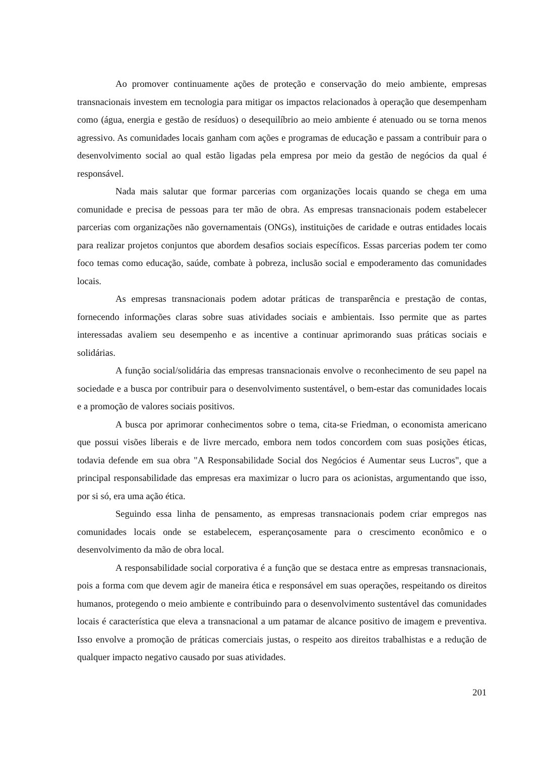Ao promover continuamente ações de proteção e conservação do meio ambiente, empresas transnacionais investem em tecnologia para mitigar os impactos relacionados à operação que desempenham como (água, energia e gestão de resíduos) o desequilíbrio ao meio ambiente é atenuado ou se torna menos agressivo. As comunidades locais ganham com ações e programas de educação e passam a contribuir para o desenvolvimento social ao qual estão ligadas pela empresa por meio da gestão de negócios da qual é responsável.
Nada mais salutar que formar parcerias com organizações locais quando se chega em uma comunidade e precisa de pessoas para ter mão de obra. As empresas transnacionais podem estabelecer parcerias com organizações não governamentais (ONGs), instituições de caridade e outras entidades locais para realizar projetos conjuntos que abordem desafios sociais específicos. Essas parcerias podem ter como foco temas como educação, saúde, combate à pobreza, inclusão social e empoderamento das comunidades locais.
As empresas transnacionais podem adotar práticas de transparência e prestação de contas, fornecendo informações claras sobre suas atividades sociais e ambientais. Isso permite que as partes interessadas avaliem seu desempenho e as incentive a continuar aprimorando suas práticas sociais e solidárias.
A função social/solidária das empresas transnacionais envolve o reconhecimento de seu papel na sociedade e a busca por contribuir para o desenvolvimento sustentável, o bem-estar das comunidades locais e a promoção de valores sociais positivos.
A busca por aprimorar conhecimentos sobre o tema, cita-se Friedman, o economista americano que possui visões liberais e de livre mercado, embora nem todos concordem com suas posições éticas, todavia defende em sua obra "A Responsabilidade Social dos Negócios é Aumentar seus Lucros", que a principal responsabilidade das empresas era maximizar o lucro para os acionistas, argumentando que isso, por si só, era uma ação ética.
Seguindo essa linha de pensamento, as empresas transnacionais podem criar empregos nas comunidades locais onde se estabelecem, esperançosamente para o crescimento econômico e o desenvolvimento da mão de obra local.
A responsabilidade social corporativa é a função que se destaca entre as empresas transnacionais, pois a forma com que devem agir de maneira ética e responsável em suas operações, respeitando os direitos humanos, protegendo o meio ambiente e contribuindo para o desenvolvimento sustentável das comunidades locais é característica que eleva a transnacional a um patamar de alcance positivo de imagem e preventiva. Isso envolve a promoção de práticas comerciais justas, o respeito aos direitos trabalhistas e a redução de qualquer impacto negativo causado por suas atividades.
201